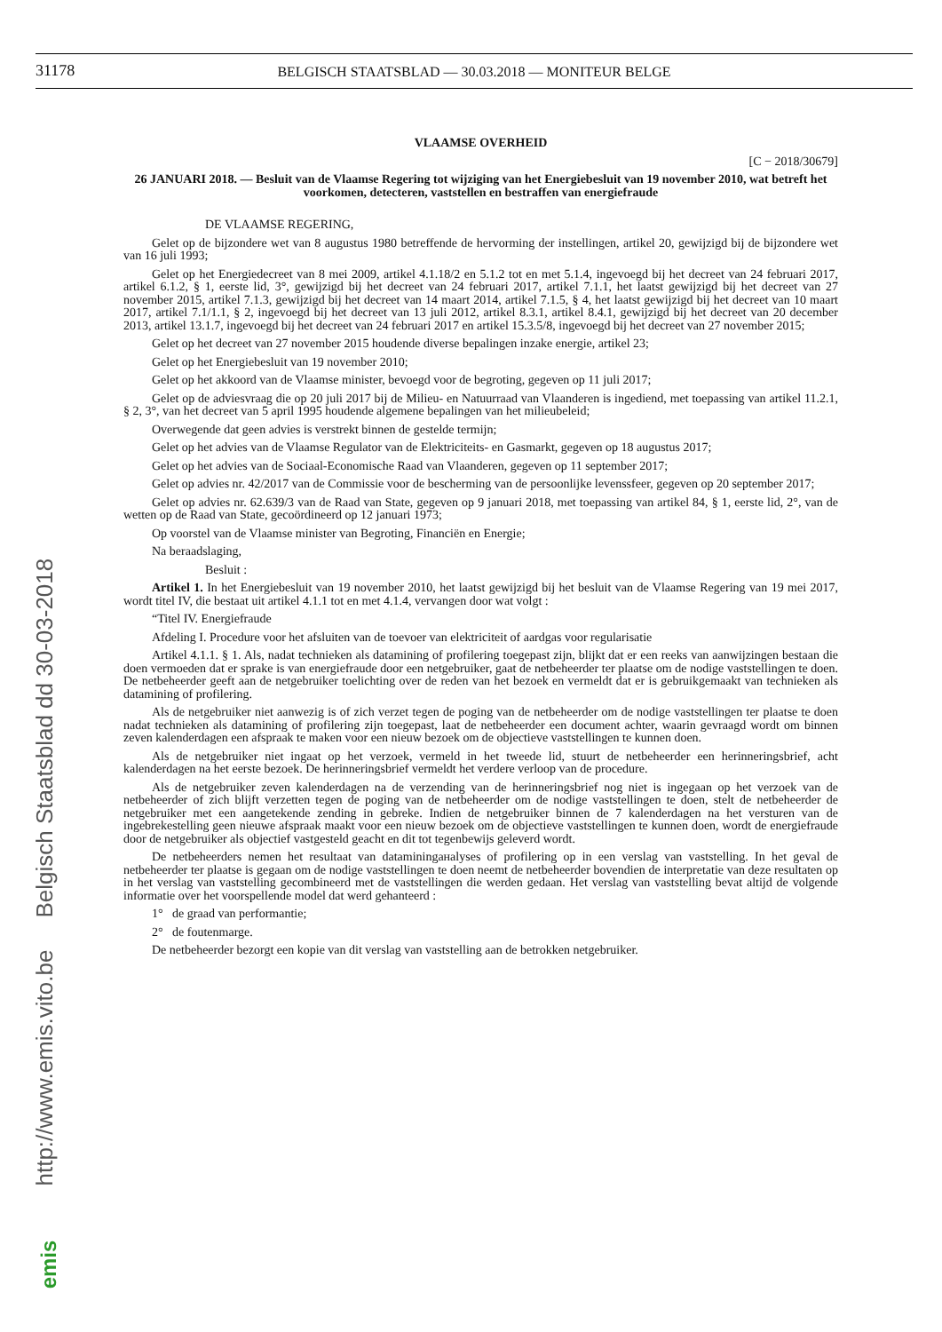31178
BELGISCH STAATSBLAD — 30.03.2018 — MONITEUR BELGE
http://www.emis.vito.be Belgisch Staatsblad dd 30-03-2018
emis
VLAAMSE OVERHEID
[C − 2018/30679]
26 JANUARI 2018. — Besluit van de Vlaamse Regering tot wijziging van het Energiebesluit van 19 november 2010, wat betreft het voorkomen, detecteren, vaststellen en bestraffen van energiefraude
DE VLAAMSE REGERING,
Gelet op de bijzondere wet van 8 augustus 1980 betreffende de hervorming der instellingen, artikel 20, gewijzigd bij de bijzondere wet van 16 juli 1993;
Gelet op het Energiedecreet van 8 mei 2009, artikel 4.1.18/2 en 5.1.2 tot en met 5.1.4, ingevoegd bij het decreet van 24 februari 2017, artikel 6.1.2, § 1, eerste lid, 3°, gewijzigd bij het decreet van 24 februari 2017, artikel 7.1.1, het laatst gewijzigd bij het decreet van 27 november 2015, artikel 7.1.3, gewijzigd bij het decreet van 14 maart 2014, artikel 7.1.5, § 4, het laatst gewijzigd bij het decreet van 10 maart 2017, artikel 7.1/1.1, § 2, ingevoegd bij het decreet van 13 juli 2012, artikel 8.3.1, artikel 8.4.1, gewijzigd bij het decreet van 20 december 2013, artikel 13.1.7, ingevoegd bij het decreet van 24 februari 2017 en artikel 15.3.5/8, ingevoegd bij het decreet van 27 november 2015;
Gelet op het decreet van 27 november 2015 houdende diverse bepalingen inzake energie, artikel 23;
Gelet op het Energiebesluit van 19 november 2010;
Gelet op het akkoord van de Vlaamse minister, bevoegd voor de begroting, gegeven op 11 juli 2017;
Gelet op de adviesvraag die op 20 juli 2017 bij de Milieu- en Natuurraad van Vlaanderen is ingediend, met toepassing van artikel 11.2.1, § 2, 3°, van het decreet van 5 april 1995 houdende algemene bepalingen van het milieubeleid;
Overwegende dat geen advies is verstrekt binnen de gestelde termijn;
Gelet op het advies van de Vlaamse Regulator van de Elektriciteits- en Gasmarkt, gegeven op 18 augustus 2017;
Gelet op het advies van de Sociaal-Economische Raad van Vlaanderen, gegeven op 11 september 2017;
Gelet op advies nr. 42/2017 van de Commissie voor de bescherming van de persoonlijke levenssfeer, gegeven op 20 september 2017;
Gelet op advies nr. 62.639/3 van de Raad van State, gegeven op 9 januari 2018, met toepassing van artikel 84, § 1, eerste lid, 2°, van de wetten op de Raad van State, gecoördineerd op 12 januari 1973;
Op voorstel van de Vlaamse minister van Begroting, Financiën en Energie;
Na beraadslaging,
Besluit :
Artikel 1. In het Energiebesluit van 19 november 2010, het laatst gewijzigd bij het besluit van de Vlaamse Regering van 19 mei 2017, wordt titel IV, die bestaat uit artikel 4.1.1 tot en met 4.1.4, vervangen door wat volgt :
“Titel IV. Energiefraude
Afdeling I. Procedure voor het afsluiten van de toevoer van elektriciteit of aardgas voor regularisatie
Artikel 4.1.1. § 1. Als, nadat technieken als datamining of profilering toegepast zijn, blijkt dat er een reeks van aanwijzingen bestaan die doen vermoeden dat er sprake is van energiefraude door een netgebruiker, gaat de netbeheerder ter plaatse om de nodige vaststellingen te doen. De netbeheerder geeft aan de netgebruiker toelichting over de reden van het bezoek en vermeldt dat er is gebruikgemaakt van technieken als datamining of profilering.
Als de netgebruiker niet aanwezig is of zich verzet tegen de poging van de netbeheerder om de nodige vaststellingen ter plaatse te doen nadat technieken als datamining of profilering zijn toegepast, laat de netbeheerder een document achter, waarin gevraagd wordt om binnen zeven kalenderdagen een afspraak te maken voor een nieuw bezoek om de objectieve vaststellingen te kunnen doen.
Als de netgebruiker niet ingaat op het verzoek, vermeld in het tweede lid, stuurt de netbeheerder een herinneringsbrief, acht kalenderdagen na het eerste bezoek. De herinneringsbrief vermeldt het verdere verloop van de procedure.
Als de netgebruiker zeven kalenderdagen na de verzending van de herinneringsbrief nog niet is ingegaan op het verzoek van de netbeheerder of zich blijft verzetten tegen de poging van de netbeheerder om de nodige vaststellingen te doen, stelt de netbeheerder de netgebruiker met een aangetekende zending in gebreke. Indien de netgebruiker binnen de 7 kalenderdagen na het versturen van de ingebrekestelling geen nieuwe afspraak maakt voor een nieuw bezoek om de objectieve vaststellingen te kunnen doen, wordt de energiefraude door de netgebruiker als objectief vastgesteld geacht en dit tot tegenbewijs geleverd wordt.
De netbeheerders nemen het resultaat van dataminingанalyses of profilering op in een verslag van vaststelling. In het geval de netbeheerder ter plaatse is gegaan om de nodige vaststellingen te doen neemt de netbeheerder bovendien de interpretatie van deze resultaten op in het verslag van vaststelling gecombineerd met de vaststellingen die werden gedaan. Het verslag van vaststelling bevat altijd de volgende informatie over het voorspellende model dat werd gehanteerd :
1° de graad van performantie;
2° de foutenmarge.
De netbeheerder bezorgt een kopie van dit verslag van vaststelling aan de betrokken netgebruiker.